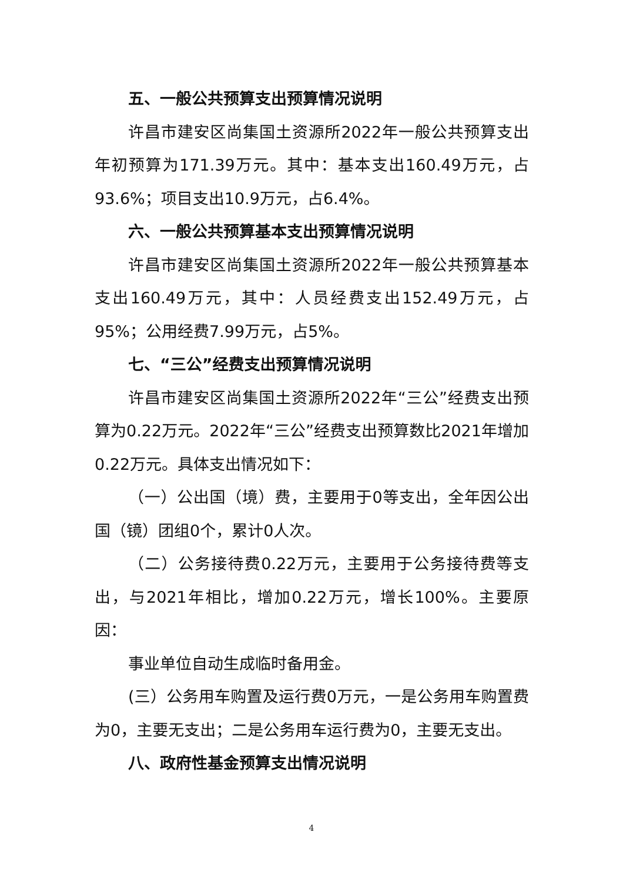五、一般公共预算支出预算情况说明
许昌市建安区尚集国土资源所2022年一般公共预算支出年初预算为171.39万元。其中：基本支出160.49万元，占93.6%；项目支出10.9万元，占6.4%。
六、一般公共预算基本支出预算情况说明
许昌市建安区尚集国土资源所2022年一般公共预算基本支出160.49万元，其中：人员经费支出152.49万元，占95%；公用经费7.99万元，占5%。
七、“三公”经费支出预算情况说明
许昌市建安区尚集国土资源所2022年“三公”经费支出预算为0.22万元。2022年“三公”经费支出预算数比2021年增加0.22万元。具体支出情况如下：
（一）公出国（境）费，主要用于0等支出，全年因公出国（镜）团组0个，累计0人次。
（二）公务接待费0.22万元，主要用于公务接待费等支出，与2021年相比，增加0.22万元，增长100%。主要原因：
事业单位自动生成临时备用金。
(三）公务用车购置及运行费0万元，一是公务用车购置费为0，主要无支出；二是公务用车运行费为0，主要无支出。
八、政府性基金预算支出情况说明
4